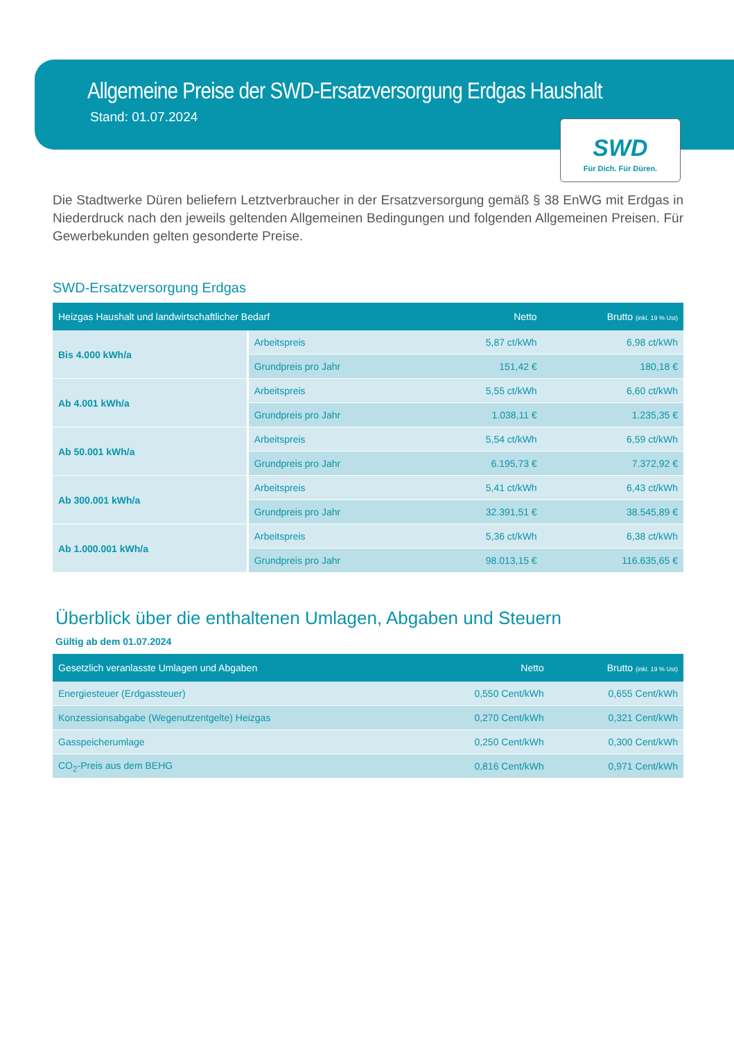Allgemeine Preise der SWD-Ersatzversorgung Erdgas Haushalt
Stand: 01.07.2024
SWD
Für Dich. Für Düren.
Die Stadtwerke Düren beliefern Letztverbraucher in der Ersatzversorgung gemäß § 38 EnWG mit Erdgas in Niederdruck nach den jeweils geltenden Allgemeinen Bedingungen und folgenden Allgemeinen Preisen. Für Gewerbekunden gelten gesonderte Preise.
SWD-Ersatzversorgung Erdgas
| Heizgas Haushalt und landwirtschaftlicher Bedarf | | Netto | Brutto (inkl. 19 % Ust) |
| --- | --- | --- | --- |
| Bis 4.000 kWh/a | Arbeitspreis | 5,87 ct/kWh | 6,98 ct/kWh |
| | Grundpreis pro Jahr | 151,42 € | 180,18 € |
| Ab 4.001 kWh/a | Arbeitspreis | 5,55 ct/kWh | 6,60 ct/kWh |
| | Grundpreis pro Jahr | 1.038,11 € | 1.235,35 € |
| Ab 50.001 kWh/a | Arbeitspreis | 5,54 ct/kWh | 6,59 ct/kWh |
| | Grundpreis pro Jahr | 6.195,73 € | 7.372,92 € |
| Ab 300.001 kWh/a | Arbeitspreis | 5,41 ct/kWh | 6,43 ct/kWh |
| | Grundpreis pro Jahr | 32.391,51 € | 38.545,89 € |
| Ab 1.000.001 kWh/a | Arbeitspreis | 5,36 ct/kWh | 6,38 ct/kWh |
| | Grundpreis pro Jahr | 98.013,15 € | 116.635,65 € |
Überblick über die enthaltenen Umlagen, Abgaben und Steuern
Gültig ab dem 01.07.2024
| Gesetzlich veranlasste Umlagen und Abgaben | Netto | Brutto (inkl. 19 % Ust) |
| --- | --- | --- |
| Energiesteuer (Erdgassteuer) | 0,550 Cent/kWh | 0,655 Cent/kWh |
| Konzessionsabgabe (Wegenutzentgelte) Heizgas | 0,270 Cent/kWh | 0,321 Cent/kWh |
| Gasspeicherumlage | 0,250 Cent/kWh | 0,300 Cent/kWh |
| CO<sub>2</sub>-Preis aus dem BEHG | 0,816 Cent/kWh | 0,971 Cent/kWh |